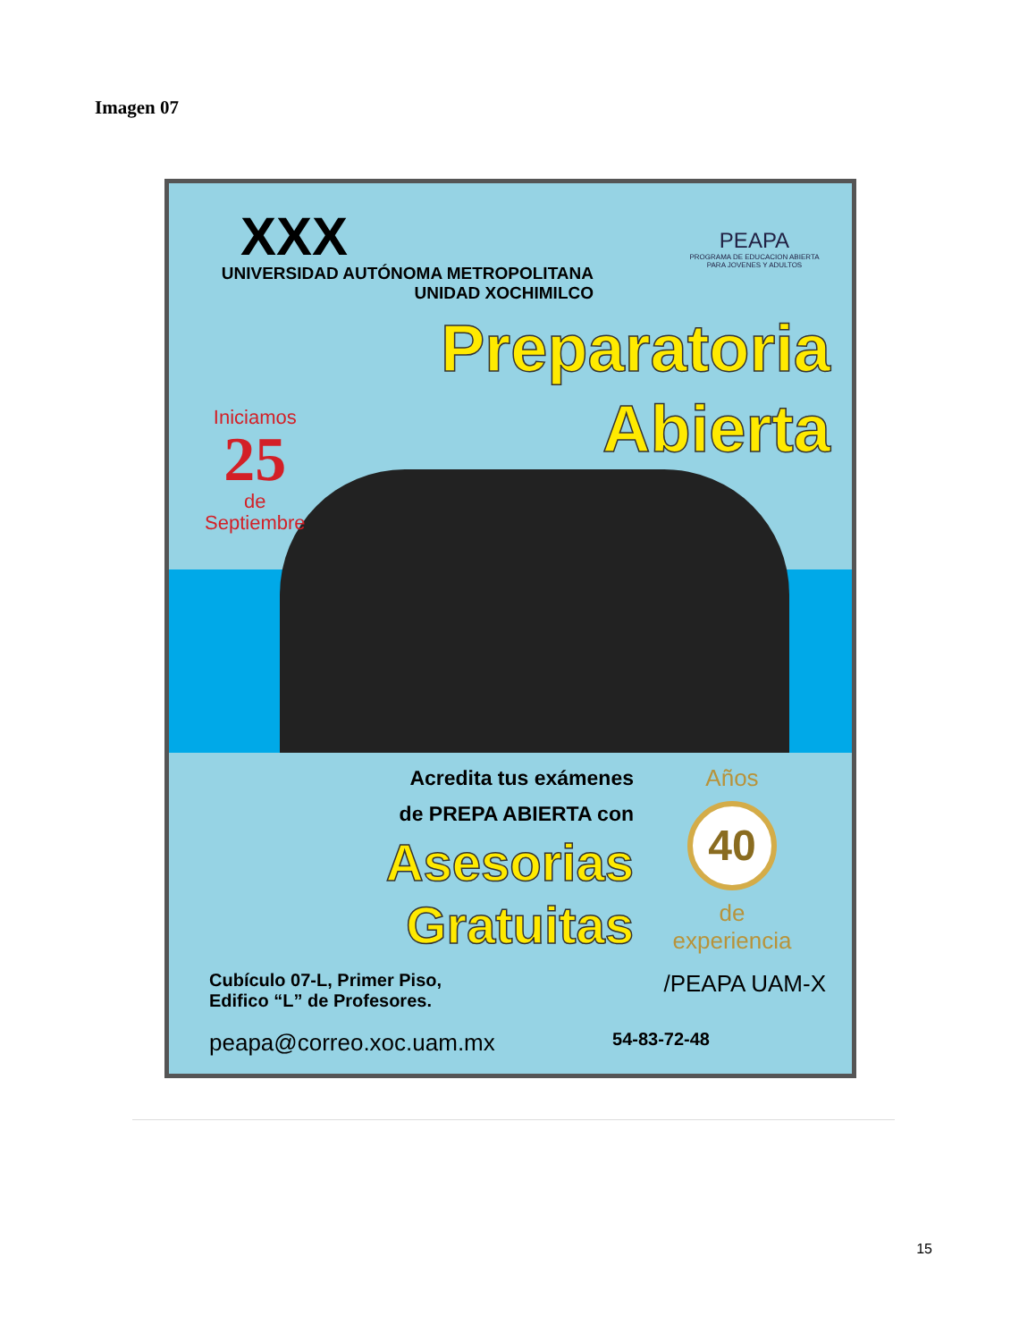Imagen 07
XXX
UNIVERSIDAD AUTÓNOMA METROPOLITANA
UNIDAD XOCHIMILCO
PEAPA
PROGRAMA DE EDUCACION ABIERTA PARA JOVENES Y ADULTOS
Preparatoria
Abierta
Iniciamos
25
de
Septiembre
Acredita tus exámenes
de PREPA ABIERTA con
Asesorias
Gratuitas
Años
40
de experiencia
Cubículo 07-L, Primer Piso,
Edifico “L” de Profesores.
/PEAPA UAM-X
peapa@correo.xoc.uam.mx
54-83-72-48
15